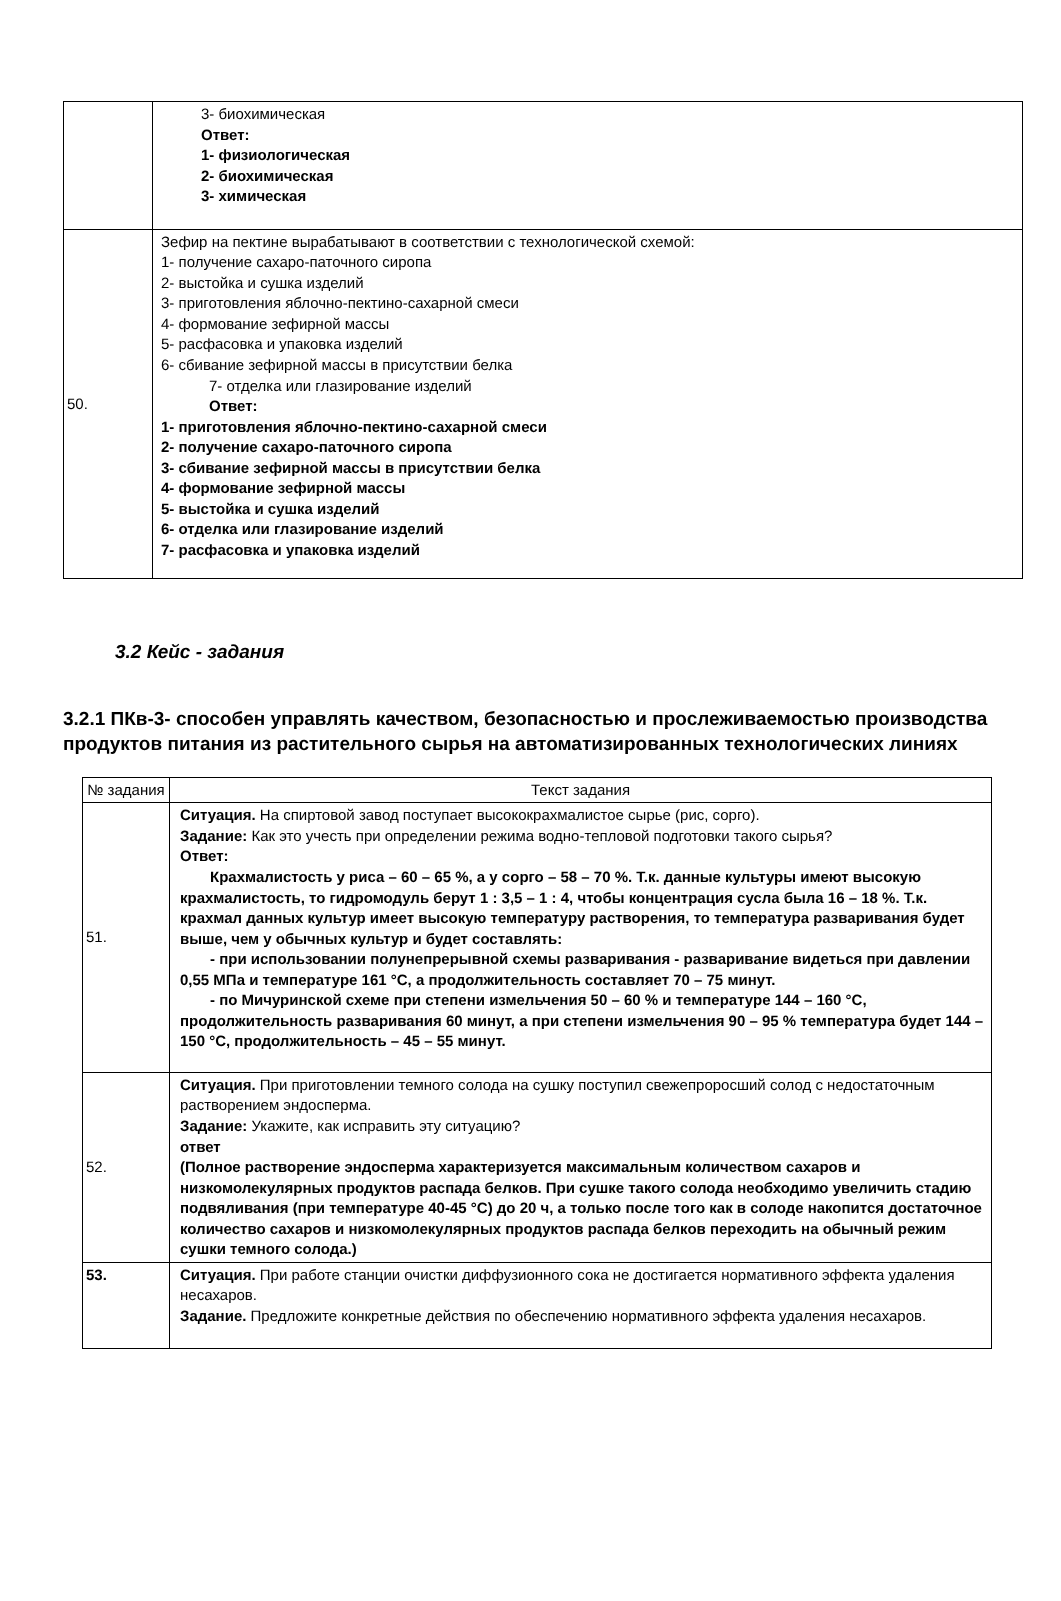| | 3- биохимическая Ответ: 1- физиологическая 2- биохимическая 3- химическая |
| 50. | Зефир на пектине вырабатывают в соответствии с технологической схемой: 1- получение сахаро-паточного сиропа 2- выстойка и сушка изделий 3- приготовления яблочно-пектино-сахарной смеси 4- формование зефирной массы 5- расфасовка и упаковка изделий 6- сбивание зефирной массы в присутствии белка 7- отделка или глазирование изделий Ответ: 1- приготовления яблочно-пектино-сахарной смеси 2- получение сахаро-паточного сиропа 3- сбивание зефирной массы в присутствии белка 4- формование зефирной массы 5- выстойка и сушка изделий 6- отделка или глазирование изделий 7- расфасовка и упаковка изделий |
3.2 Кейс - задания
3.2.1 ПКв-3- способен управлять качеством, безопасностью и прослеживаемостью производства продуктов питания из растительного сырья на автоматизированных технологических линиях
| № задания | Текст задания |
| --- | --- |
| 51. | Ситуация. На спиртовой завод поступает высококрахмалистое сырье (рис, сорго). Задание: Как это учесть при определении режима водно-тепловой подготовки такого сырья? Ответ: Крахмалистость у риса – 60 – 65 %, а у сорго – 58 – 70 %. Т.к. данные культуры имеют высокую крахмалистость, то гидромодуль берут 1 : 3,5 – 1 : 4, чтобы концентрация сусла была 16 – 18 %. Т.к. крахмал данных культур имеет высокую температуру растворения, то температура разваривания будет выше, чем у обычных культур и будет составлять: - при использовании полунепрерывной схемы разваривания - разваривание видеться при давлении 0,55 МПа и температуре 161 °С, а продолжительность составляет 70 – 75 минут. - по Мичуринской схеме при степени измельчения 50 – 60 % и температуре 144 – 160 °С, продолжительность разваривания 60 минут, а при степени измельчения 90 – 95 % температура будет 144 – 150 °С, продолжительность – 45 – 55 минут. |
| 52. | Ситуация. При приготовлении темного солода на сушку поступил свежепроросший солод с недостаточным растворением эндосперма. Задание: Укажите, как исправить эту ситуацию? ответ (Полное растворение эндосперма характеризуется максимальным количеством сахаров и низкомолекулярных продуктов распада белков. При сушке такого солода необходимо увеличить стадию подвяливания (при температуре 40-45 °С) до 20 ч, а только после того как в солоде накопится достаточное количество сахаров и низкомолекулярных продуктов распада белков переходить на обычный режим сушки темного солода.) |
| 53. | Ситуация. При работе станции очистки диффузионного сока не достигается нормативного эффекта удаления несахаров. Задание. Предложите конкретные действия по обеспечению нормативного эффекта удаления несахаров. |